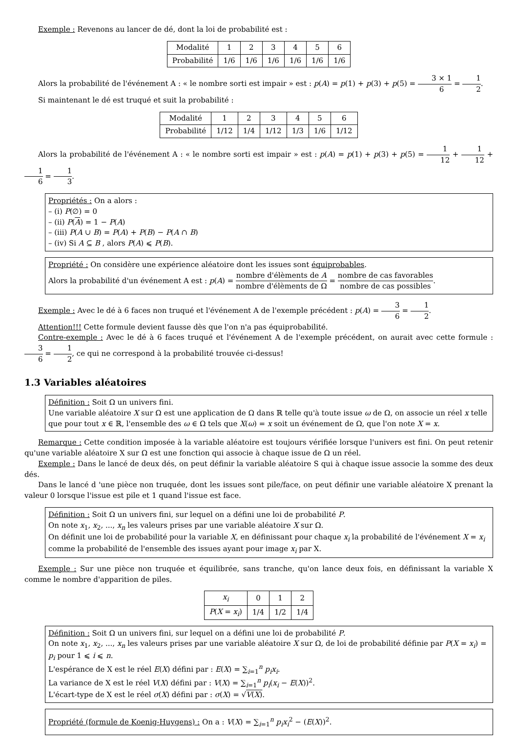Exemple : Revenons au lancer de dé, dont la loi de probabilité est :
| Modalité | 1 | 2 | 3 | 4 | 5 | 6 |
| Probabilité | 1/6 | 1/6 | 1/6 | 1/6 | 1/6 | 1/6 |
Alors la probabilité de l'événement A : « le nombre sorti est impair » est : p(A) = p(1) + p(3) + p(5) = 3 × 1 6 = 1 2.
Si maintenant le dé est truqué et suit la probabilité :
| Modalité | 1 | 2 | 3 | 4 | 5 | 6 |
| Probabilité | 1/12 | 1/4 | 1/12 | 1/3 | 1/6 | 1/12 |
Alors la probabilité de l'événement A : « le nombre sorti est impair » est : p(A) = p(1) + p(3) + p(5) = 1 12 + 1 12 + 1 6 = 1 3.
Propriétés : On a alors :
– (i) P(∅) = 0
– (ii) P(A) = 1 − P(A)
– (iii) P(A ∪ B) = P(A) + P(B) − P(A ∩ B)
– (iv) Si A ⊆ B , alors P(A) ⩽ P(B).
Propriété : On considère une expérience aléatoire dont les issues sont équiprobables.
Alors la probabilité d'un événement A est : p(A) = nombre d'élèments de A nombre d'élèments de Ω = nombre de cas favorables nombre de cas possibles.
Exemple : Avec le dé à 6 faces non truqué et l'événement A de l'exemple précédent : p(A) = 3 6 = 1 2.
Attention!!! Cette formule devient fausse dès que l'on n'a pas équiprobabilité.
Contre-exemple : Avec le dé à 6 faces truqué et l'événement A de l'exemple précédent, on aurait avec cette formule : 3 6 = 1 2, ce qui ne correspond à la probabilité trouvée ci-dessus!
1.3 Variables aléatoires
Définition : Soit Ω un univers fini.
Une variable aléatoire X sur Ω est une application de Ω dans ℝ telle qu'à toute issue ω de Ω, on associe un réel x telle que pour tout x ∈ ℝ, l'ensemble des ω ∈ Ω tels que X(ω) = x soit un événement de Ω, que l'on note X = x.
Remarque : Cette condition imposée à la variable aléatoire est toujours vérifiée lorsque l'univers est fini. On peut retenir qu'une variable aléatoire X sur Ω est une fonction qui associe à chaque issue de Ω un réel.
Exemple : Dans le lancé de deux dés, on peut définir la variable aléatoire S qui à chaque issue associe la somme des deux dés.
Dans le lancé d 'une pièce non truquée, dont les issues sont pile/face, on peut définir une variable aléatoire X prenant la valeur 0 lorsque l'issue est pile et 1 quand l'issue est face.
Définition : Soit Ω un univers fini, sur lequel on a défini une loi de probabilité P.
On note x<sub>1</sub>, x<sub>2</sub>, ..., x<sub>n</sub> les valeurs prises par une variable aléatoire X sur Ω.
On définit une loi de probabilité pour la variable X, en définissant pour chaque x<sub>i</sub> la probabilité de l'événement X = x<sub>i</sub> comme la probabilité de l'ensemble des issues ayant pour image x<sub>i</sub> par X.
Exemple : Sur une pièce non truquée et équilibrée, sans tranche, qu'on lance deux fois, en définissant la variable X comme le nombre d'apparition de piles.
| x<sub>i</sub> | 0 | 1 | 2 |
| P ( X = x<sub>i</sub> ) | 1/4 | 1/2 | 1/4 |
Définition : Soit Ω un univers fini, sur lequel on a défini une loi de probabilité P.
On note x<sub>1</sub>, x<sub>2</sub>, ..., x<sub>n</sub> les valeurs prises par une variable aléatoire X sur Ω, de loi de probabilité définie par P(X = x<sub>i</sub>) = p<sub>i</sub> pour 1 ⩽ i ⩽ n.
L'espérance de X est le réel E(X) défini par : E(X) = ∑<sub>i=1</sub><sup>n</sup> p<sub>i</sub>x<sub>i</sub>.
La variance de X est le réel V(X) défini par : V(X) = ∑<sub>i=1</sub><sup>n</sup> p<sub>i</sub>(x<sub>i</sub> − E(X))<sup>2</sup>.
L'écart-type de X est le réel σ(X) défini par : σ(X) = √V(X).
Propriété (formule de Koenig-Huygens) : On a : V(X) = ∑<sub>i=1</sub><sup>n</sup> p<sub>i</sub>x<sub>i</sub><sup>2</sup> − (E(X))<sup>2</sup>.